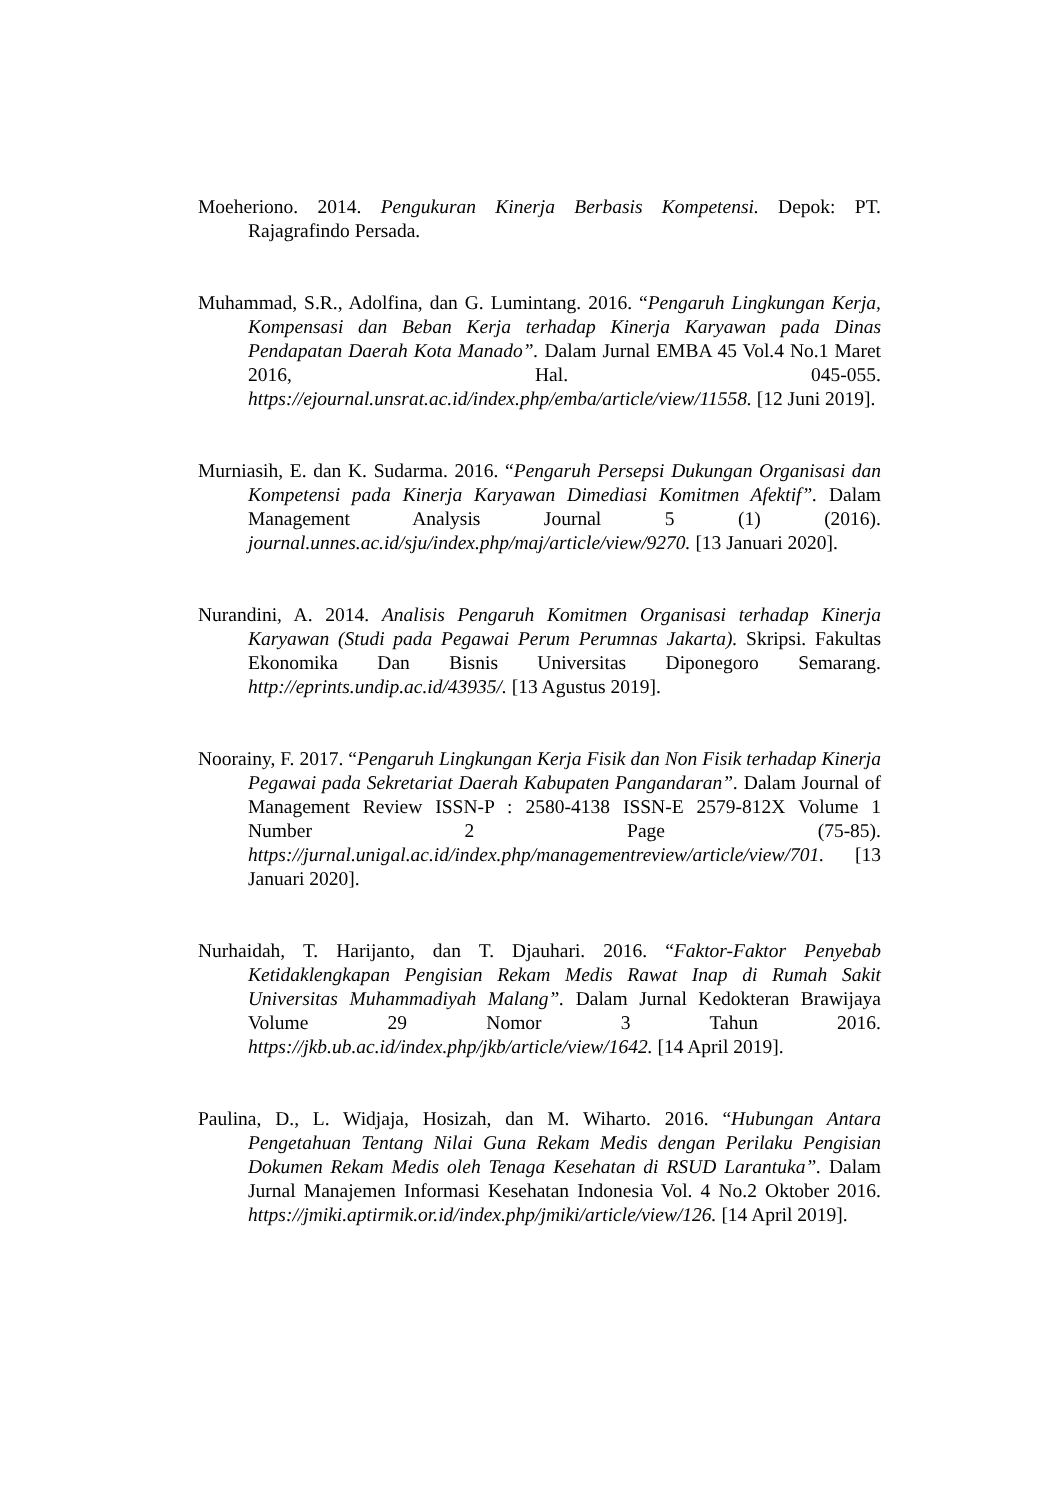Moeheriono. 2014. Pengukuran Kinerja Berbasis Kompetensi. Depok: PT. Rajagrafindo Persada.
Muhammad, S.R., Adolfina, dan G. Lumintang. 2016. “Pengaruh Lingkungan Kerja, Kompensasi dan Beban Kerja terhadap Kinerja Karyawan pada Dinas Pendapatan Daerah Kota Manado”. Dalam Jurnal EMBA 45 Vol.4 No.1 Maret 2016, Hal. 045-055. https://ejournal.unsrat.ac.id/index.php/emba/article/view/11558. [12 Juni 2019].
Murniasih, E. dan K. Sudarma. 2016. “Pengaruh Persepsi Dukungan Organisasi dan Kompetensi pada Kinerja Karyawan Dimediasi Komitmen Afektif”. Dalam Management Analysis Journal 5 (1) (2016). journal.unnes.ac.id/sju/index.php/maj/article/view/9270. [13 Januari 2020].
Nurandini, A. 2014. Analisis Pengaruh Komitmen Organisasi terhadap Kinerja Karyawan (Studi pada Pegawai Perum Perumnas Jakarta). Skripsi. Fakultas Ekonomika Dan Bisnis Universitas Diponegoro Semarang. http://eprints.undip.ac.id/43935/. [13 Agustus 2019].
Noorainy, F. 2017. “Pengaruh Lingkungan Kerja Fisik dan Non Fisik terhadap Kinerja Pegawai pada Sekretariat Daerah Kabupaten Pangandaran”. Dalam Journal of Management Review ISSN-P : 2580-4138 ISSN-E 2579-812X Volume 1 Number 2 Page (75-85). https://jurnal.unigal.ac.id/index.php/managementreview/article/view/701. [13 Januari 2020].
Nurhaidah, T. Harijanto, dan T. Djauhari. 2016. “Faktor-Faktor Penyebab Ketidaklengkapan Pengisian Rekam Medis Rawat Inap di Rumah Sakit Universitas Muhammadiyah Malang”. Dalam Jurnal Kedokteran Brawijaya Volume 29 Nomor 3 Tahun 2016. https://jkb.ub.ac.id/index.php/jkb/article/view/1642. [14 April 2019].
Paulina, D., L. Widjaja, Hosizah, dan M. Wiharto. 2016. “Hubungan Antara Pengetahuan Tentang Nilai Guna Rekam Medis dengan Perilaku Pengisian Dokumen Rekam Medis oleh Tenaga Kesehatan di RSUD Larantuka”. Dalam Jurnal Manajemen Informasi Kesehatan Indonesia Vol. 4 No.2 Oktober 2016. https://jmiki.aptirmik.or.id/index.php/jmiki/article/view/126. [14 April 2019].